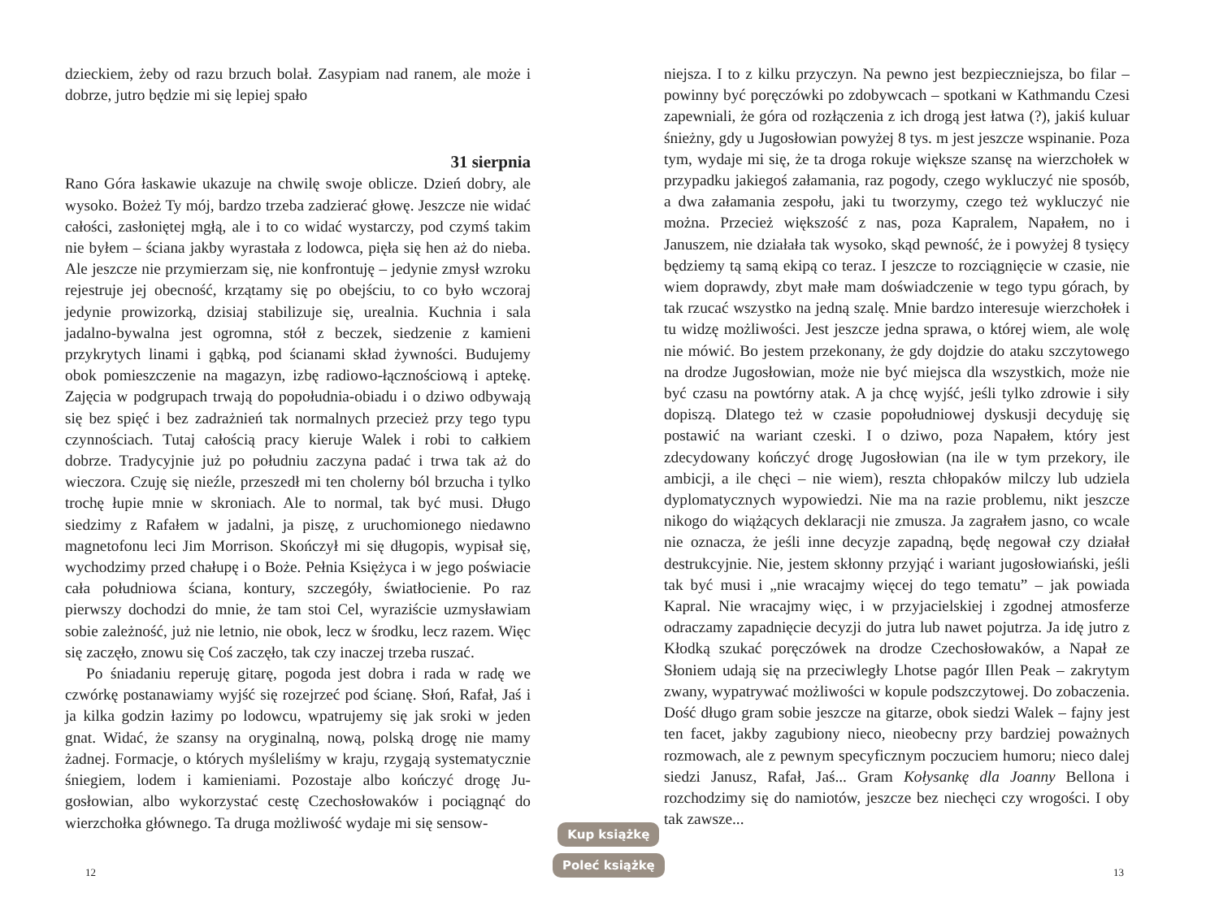dzieckiem, żeby od razu brzuch bolał. Zasypiam nad ranem, ale może i dobrze, jutro będzie mi się lepiej spało
31 sierpnia
Rano Góra łaskawie ukazuje na chwilę swoje oblicze. Dzień dobry, ale wysoko. Bożeż Ty mój, bardzo trzeba zadzierać głowę. Jeszcze nie widać całości, zasłoniętej mgłą, ale i to co widać wystarczy, pod czymś takim nie byłem – ściana jakby wyrastała z lodowca, pięła się hen aż do nieba. Ale jeszcze nie przymierzam się, nie konfrontuję – jedynie zmysł wzroku rejestruje jej obecność, krzątamy się po obejściu, to co było wczoraj jedynie prowizorką, dzisiaj stabilizuje się, urealnia. Kuchnia i sala jadalno-bywalna jest ogromna, stół z beczek, siedzenie z kamieni przykrytych linami i gąbką, pod ścianami skład żywności. Budujemy obok pomieszczenie na magazyn, izbę radiowo-łączno­ściową i aptekę. Zajęcia w podgrupach trwają do popołudnia-obiadu i o dziwo odbywają się bez spięć i bez zadrażnień tak normalnych przecież przy tego typu czynnościach. Tutaj całością pracy kieruje Walek i robi to całkiem dobrze. Tradycyjnie już po południu zaczyna padać i trwa tak aż do wieczora. Czuję się nieźle, przeszedł mi ten cholerny ból brzucha i tylko trochę łupie mnie w skroniach. Ale to normal, tak być musi. Długo siedzimy z Rafałem w jadalni, ja piszę, z uruchomionego niedawno magnetofonu leci Jim Morrison. Skoń­czył mi się długopis, wypisał się, wychodzimy przed chałupę i o Boże. Pełnia Księżyca i w jego poświacie cała południowa ściana, kontury, szczegóły, światłocienie. Po raz pierwszy dochodzi do mnie, że tam stoi Cel, wyraziście uzmysławiam sobie zależność, już nie letnio, nie obok, lecz w środku, lecz razem. Więc się zaczęło, znowu się Coś za­częło, tak czy inaczej trzeba ruszać.
Po śniadaniu reperuję gitarę, pogoda jest dobra i rada w radę we czwórkę postanawiamy wyjść się rozejrzeć pod ścianę. Słoń, Rafał, Jaś i ja kilka godzin łazimy po lodowcu, wpatrujemy się jak sroki w jeden gnat. Widać, że szansy na oryginalną, nową, polską drogę nie mamy żadnej. Formacje, o których myśleliśmy w kraju, rzygają systematycz­nie śniegiem, lodem i kamieniami. Pozostaje albo kończyć drogę Ju­gosłowian, albo wykorzystać cestę Czechosłowaków i pociągnąć do wierzchołka głównego. Ta druga możliwość wydaje mi się sensow-
niejsza. I to z kilku przyczyn. Na pewno jest bezpieczniejsza, bo filar – powinny być poręczówki po zdobywcach – spotkani w Kathmandu Czesi zapewniali, że góra od rozłączenia z ich drogą jest łatwa (?), jakiś kuluar śnieżny, gdy u Jugosłowian powyżej 8 tys. m jest jeszcze wspinanie. Poza tym, wydaje mi się, że ta droga rokuje większe szansę na wierzchołek w przypadku jakiegoś załamania, raz pogody, czego wykluczyć nie sposób, a dwa załamania zespołu, jaki tu tworzymy, czego też wykluczyć nie można. Przecież większość z nas, poza Kapra­lem, Napałem, no i Januszem, nie działała tak wysoko, skąd pewność, że i powyżej 8 tysięcy będziemy tą samą ekipą co teraz. I jeszcze to rozciągnięcie w czasie, nie wiem doprawdy, zbyt małe mam doświad­czenie w tego typu górach, by tak rzucać wszystko na jedną szalę. Mnie bardzo interesuje wierzchołek i tu widzę możliwości. Jest jeszcze jedna sprawa, o której wiem, ale wolę nie mówić. Bo jestem przeko­nany, że gdy dojdzie do ataku szczytowego na drodze Jugosłowian, może nie być miejsca dla wszystkich, może nie być czasu na powtórny atak. A ja chcę wyjść, jeśli tylko zdrowie i siły dopiszą. Dlatego też w czasie popołudniowej dyskusji decyduję się postawić na wariant czeski. I o dziwo, poza Napałem, który jest zdecydowany kończyć drogę Jugosłowian (na ile w tym przekory, ile ambicji, a ile chęci – nie wiem), reszta chłopaków milczy lub udziela dyplomatycznych wypo­wiedzi. Nie ma na razie problemu, nikt jeszcze nikogo do wiążących deklaracji nie zmusza. Ja zagrałem jasno, co wcale nie oznacza, że jeśli inne decyzje zapadną, będę negował czy działał destrukcyjnie. Nie, jestem skłonny przyjąć i wariant jugosłowiański, jeśli tak być musi i „nie wracajmy więcej do tego tematu” – jak powiada Kapral. Nie wracajmy więc, i w przyjacielskiej i zgodnej atmosferze odraczamy zapadnięcie decyzji do jutra lub nawet pojutrza. Ja idę jutro z Kłodką szukać poręczówek na drodze Czechosłowaków, a Napał ze Słoniem udają się na przeciwległy Lhotse pagór Illen Peak – zakrytym zwa­ny, wypatrywać możliwości w kopule podszczytowej. Do zobaczenia. Dość długo gram sobie jeszcze na gitarze, obok siedzi Walek – fajny jest ten facet, jakby zagubiony nieco, nieobecny przy bardziej poważ­nych rozmowach, ale z pewnym specyficznym poczuciem humoru; nieco dalej siedzi Janusz, Rafał, Jaś... Gram Kołysankę dla Joanny Bel­lona i rozchodzimy się do namiotów, jeszcze bez niechęci czy wrogo­ści. I oby tak zawsze...
12
Kup książkę
Poleć książkę
13